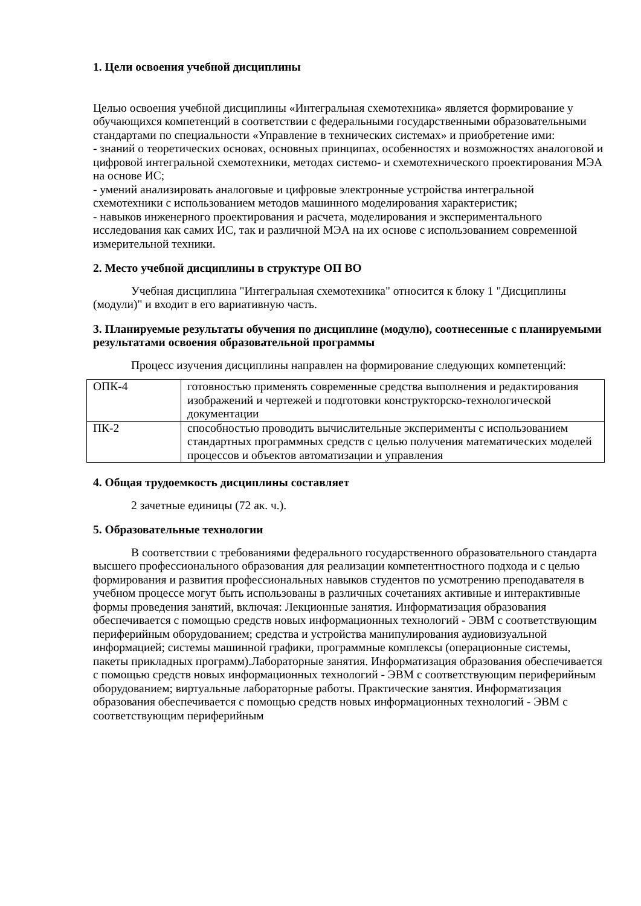1. Цели освоения учебной дисциплины
Целью освоения учебной дисциплины «Интегральная схемотехника» является формирование у обучающихся компетенций в соответствии с федеральными государственными образовательными стандартами по специальности «Управление в технических системах» и приобретение ими:
- знаний о теоретических основах, основных принципах, особенностях и возможностях аналоговой и цифровой интегральной схемотехники, методах системо- и схемотехнического проектирования МЭА на основе ИС;
- умений анализировать аналоговые и цифровые электронные устройства интегральной схемотехники с использованием методов машинного моделирования характеристик;
- навыков инженерного проектирования и расчета, моделирования и экспериментального исследования как самих ИС, так и различной МЭА на их основе с использованием современной измерительной техники.
2. Место учебной дисциплины в структуре ОП ВО
Учебная дисциплина "Интегральная схемотехника" относится к блоку 1 "Дисциплины (модули)" и входит в его вариативную часть.
3. Планируемые результаты обучения по дисциплине (модулю), соотнесенные с планируемыми результатами освоения образовательной программы
Процесс изучения дисциплины направлен на формирование следующих компетенций:
| ОПК-4 | готовностью применять современные средства выполнения и редактирования изображений и чертежей и подготовки конструкторско-технологической документации |
| ПК-2 | способностью проводить вычислительные эксперименты с использованием стандартных программных средств с целью получения математических моделей процессов и объектов автоматизации и управления |
4. Общая трудоемкость дисциплины составляет
2 зачетные единицы (72 ак. ч.).
5. Образовательные технологии
В соответствии с требованиями федерального государственного образовательного стандарта высшего профессионального образования для реализации компетентностного подхода и с целью формирования и развития профессиональных навыков студентов по усмотрению преподавателя в учебном процессе могут быть использованы в различных сочетаниях активные и интерактивные формы проведения занятий, включая: Лекционные занятия. Информатизация образования обеспечивается с помощью средств новых информационных технологий - ЭВМ с соответствующим периферийным оборудованием; средства и устройства манипулирования аудиовизуальной информацией; системы машинной графики, программные комплексы (операционные системы, пакеты прикладных программ).Лабораторные занятия. Информатизация образования обеспечивается с помощью средств новых информационных технологий - ЭВМ с соответствующим периферийным оборудованием; виртуальные лабораторные работы. Практические занятия. Информатизация образования обеспечивается с помощью средств новых информационных технологий - ЭВМ с соответствующим периферийным